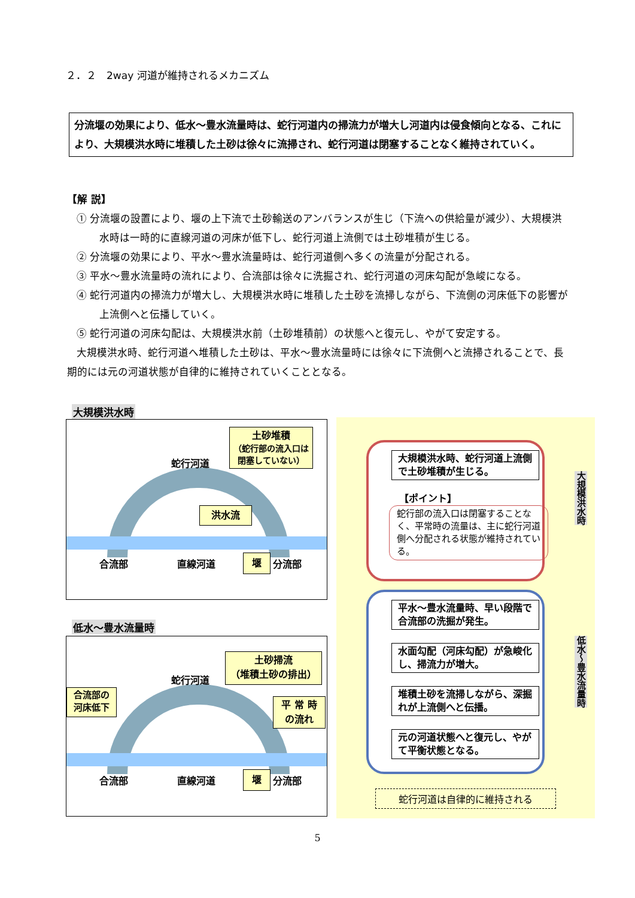２．２　2way 河道が維持されるメカニズム
分流堰の効果により、低水～豊水流量時は、蛇行河道内の掃流力が増大し河道内は侵食傾向となる、これにより、大規模洪水時に堆積した土砂は徐々に流掃され、蛇行河道は閉塞することなく維持されていく。
【解 説】
① 分流堰の設置により、堰の上下流で土砂輸送のアンバランスが生じ（下流への供給量が減少）、大規模洪水時は一時的に直線河道の河床が低下し、蛇行河道上流側では土砂堆積が生じる。
② 分流堰の効果により、平水～豊水流量時は、蛇行河道側へ多くの流量が分配される。
③ 平水～豊水流量時の流れにより、合流部は徐々に洗掘され、蛇行河道の河床勾配が急峻になる。
④ 蛇行河道内の掃流力が増大し、大規模洪水時に堆積した土砂を流掃しながら、下流側の河床低下の影響が上流側へと伝播していく。
⑤ 蛇行河道の河床勾配は、大規模洪水前（土砂堆積前）の状態へと復元し、やがて安定する。
大規模洪水時、蛇行河道へ堆積した土砂は、平水～豊水流量時には徐々に下流側へと流掃されることで、長期的には元の河道状態が自律的に維持されていくこととなる。
大規模洪水時
蛇行河道
土砂堆積
（蛇行部の流入口は閉塞していない）
洪水流
合流部 直線河道 堰 分流部
低水～豊水流量時
蛇行河道
土砂掃流
（堆積土砂の排出）
合流部の
河床低下
平 常 時
の流れ
合流部 直線河道 堰 分流部
大規模洪水時、蛇行河道上流側で土砂堆積が生じる。
【ポイント】
蛇行部の流入口は閉塞することなく、平常時の流量は、主に蛇行河道側へ分配される状態が維持されている。
平水～豊水流量時、早い段階で合流部の洗掘が発生。
水面勾配（河床勾配）が急峻化し、掃流力が増大。
堆積土砂を流掃しながら、深掘れが上流側へと伝播。
元の河道状態へと復元し、やがて平衡状態となる。
大規模洪水時
低水～豊水流量時
蛇行河道は自律的に維持される
5